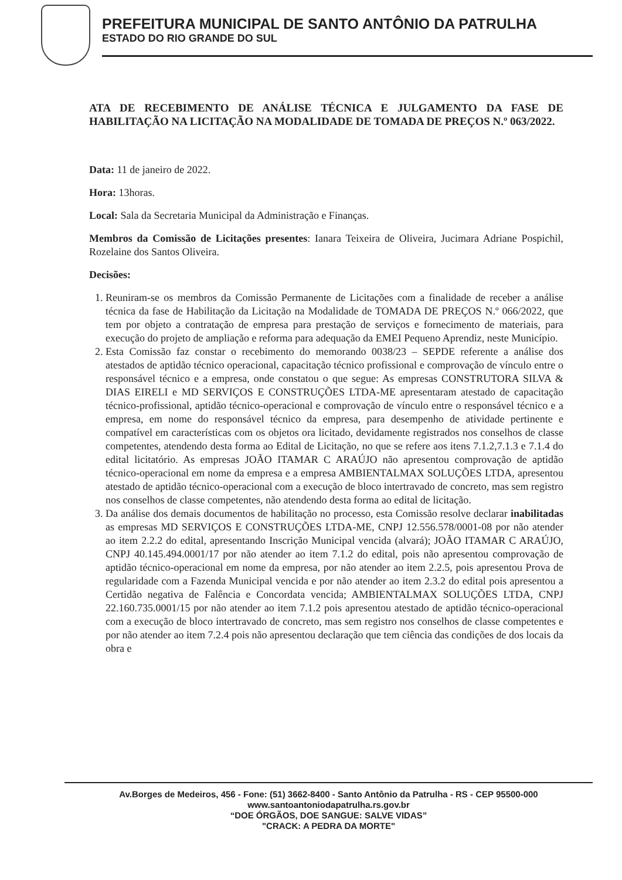PREFEITURA MUNICIPAL DE SANTO ANTÔNIO DA PATRULHA
ESTADO DO RIO GRANDE DO SUL
ATA DE RECEBIMENTO DE ANÁLISE TÉCNICA E JULGAMENTO DA FASE DE HABILITAÇÃO NA LICITAÇÃO NA MODALIDADE DE TOMADA DE PREÇOS N.º 063/2022.
Data: 11 de janeiro de 2022.
Hora: 13horas.
Local: Sala da Secretaria Municipal da Administração e Finanças.
Membros da Comissão de Licitações presentes: Ianara Teixeira de Oliveira, Jucimara Adriane Pospichil, Rozelaine dos Santos Oliveira.
Decisões:
1. Reuniram-se os membros da Comissão Permanente de Licitações com a finalidade de receber a análise técnica da fase de Habilitação da Licitação na Modalidade de TOMADA DE PREÇOS N.º 066/2022, que tem por objeto a contratação de empresa para prestação de serviços e fornecimento de materiais, para execução do projeto de ampliação e reforma para adequação da EMEI Pequeno Aprendiz, neste Município.
2. Esta Comissão faz constar o recebimento do memorando 0038/23 – SEPDE referente a análise dos atestados de aptidão técnico operacional, capacitação técnico profissional e comprovação de vínculo entre o responsável técnico e a empresa, onde constatou o que segue: As empresas CONSTRUTORA SILVA & DIAS EIRELI e MD SERVIÇOS E CONSTRUÇÕES LTDA-ME apresentaram atestado de capacitação técnico-profissional, aptidão técnico-operacional e comprovação de vínculo entre o responsável técnico e a empresa, em nome do responsável técnico da empresa, para desempenho de atividade pertinente e compatível em características com os objetos ora licitado, devidamente registrados nos conselhos de classe competentes, atendendo desta forma ao Edital de Licitação, no que se refere aos itens 7.1.2,7.1.3 e 7.1.4 do edital licitatório. As empresas JOÃO ITAMAR C ARAÚJO não apresentou comprovação de aptidão técnico-operacional em nome da empresa e a empresa AMBIENTALMAX SOLUÇÕES LTDA, apresentou atestado de aptidão técnico-operacional com a execução de bloco intertravado de concreto, mas sem registro nos conselhos de classe competentes, não atendendo desta forma ao edital de licitação.
3. Da análise dos demais documentos de habilitação no processo, esta Comissão resolve declarar inabilitadas as empresas MD SERVIÇOS E CONSTRUÇÕES LTDA-ME, CNPJ 12.556.578/0001-08 por não atender ao item 2.2.2 do edital, apresentando Inscrição Municipal vencida (alvará); JOÃO ITAMAR C ARAÚJO, CNPJ 40.145.494.0001/17 por não atender ao item 7.1.2 do edital, pois não apresentou comprovação de aptidão técnico-operacional em nome da empresa, por não atender ao item 2.2.5, pois apresentou Prova de regularidade com a Fazenda Municipal vencida e por não atender ao item 2.3.2 do edital pois apresentou a Certidão negativa de Falência e Concordata vencida; AMBIENTALMAX SOLUÇÕES LTDA, CNPJ 22.160.735.0001/15 por não atender ao item 7.1.2 pois apresentou atestado de aptidão técnico-operacional com a execução de bloco intertravado de concreto, mas sem registro nos conselhos de classe competentes e por não atender ao item 7.2.4 pois não apresentou declaração que tem ciência das condições de dos locais da obra e
Av.Borges de Medeiros, 456 - Fone: (51) 3662-8400 - Santo Antônio da Patrulha - RS - CEP 95500-000
www.santoantoniodapatrulha.rs.gov.br
“DOE ÓRGÃOS, DOE SANGUE: SALVE VIDAS”
"CRACK: A PEDRA DA MORTE"